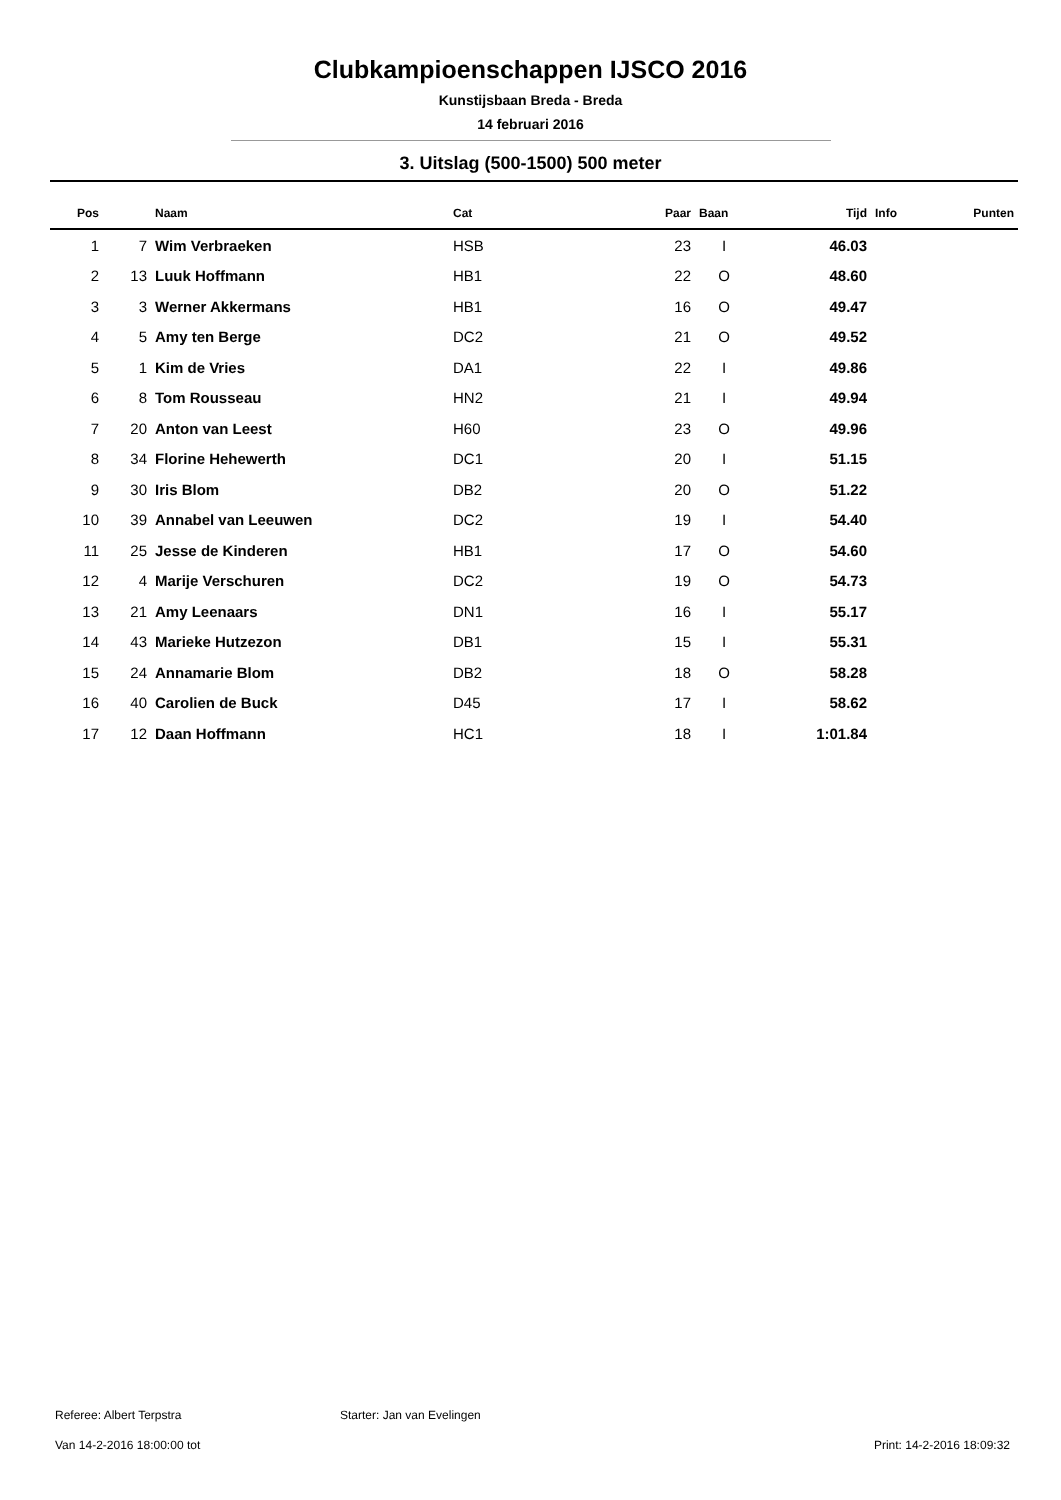Clubkampioenschappen IJSCO 2016
Kunstijsbaan Breda - Breda
14 februari 2016
3. Uitslag (500-1500) 500 meter
| Pos | | Naam | Cat | Paar | Baan | Tijd | Info | Punten |
| --- | --- | --- | --- | --- | --- | --- | --- | --- |
| 1 | 7 | Wim Verbraeken | HSB | 23 | I | 46.03 | | |
| 2 | 13 | Luuk Hoffmann | HB1 | 22 | O | 48.60 | | |
| 3 | 3 | Werner Akkermans | HB1 | 16 | O | 49.47 | | |
| 4 | 5 | Amy ten Berge | DC2 | 21 | O | 49.52 | | |
| 5 | 1 | Kim de Vries | DA1 | 22 | I | 49.86 | | |
| 6 | 8 | Tom Rousseau | HN2 | 21 | I | 49.94 | | |
| 7 | 20 | Anton van Leest | H60 | 23 | O | 49.96 | | |
| 8 | 34 | Florine Hehewerth | DC1 | 20 | I | 51.15 | | |
| 9 | 30 | Iris Blom | DB2 | 20 | O | 51.22 | | |
| 10 | 39 | Annabel van Leeuwen | DC2 | 19 | I | 54.40 | | |
| 11 | 25 | Jesse de Kinderen | HB1 | 17 | O | 54.60 | | |
| 12 | 4 | Marije Verschuren | DC2 | 19 | O | 54.73 | | |
| 13 | 21 | Amy Leenaars | DN1 | 16 | I | 55.17 | | |
| 14 | 43 | Marieke Hutzezon | DB1 | 15 | I | 55.31 | | |
| 15 | 24 | Annamarie Blom | DB2 | 18 | O | 58.28 | | |
| 16 | 40 | Carolien de Buck | D45 | 17 | I | 58.62 | | |
| 17 | 12 | Daan Hoffmann | HC1 | 18 | I | 1:01.84 | | |
Referee: Albert Terpstra Starter: Jan van Evelingen
Van 14-2-2016 18:00:00 tot Print: 14-2-2016 18:09:32